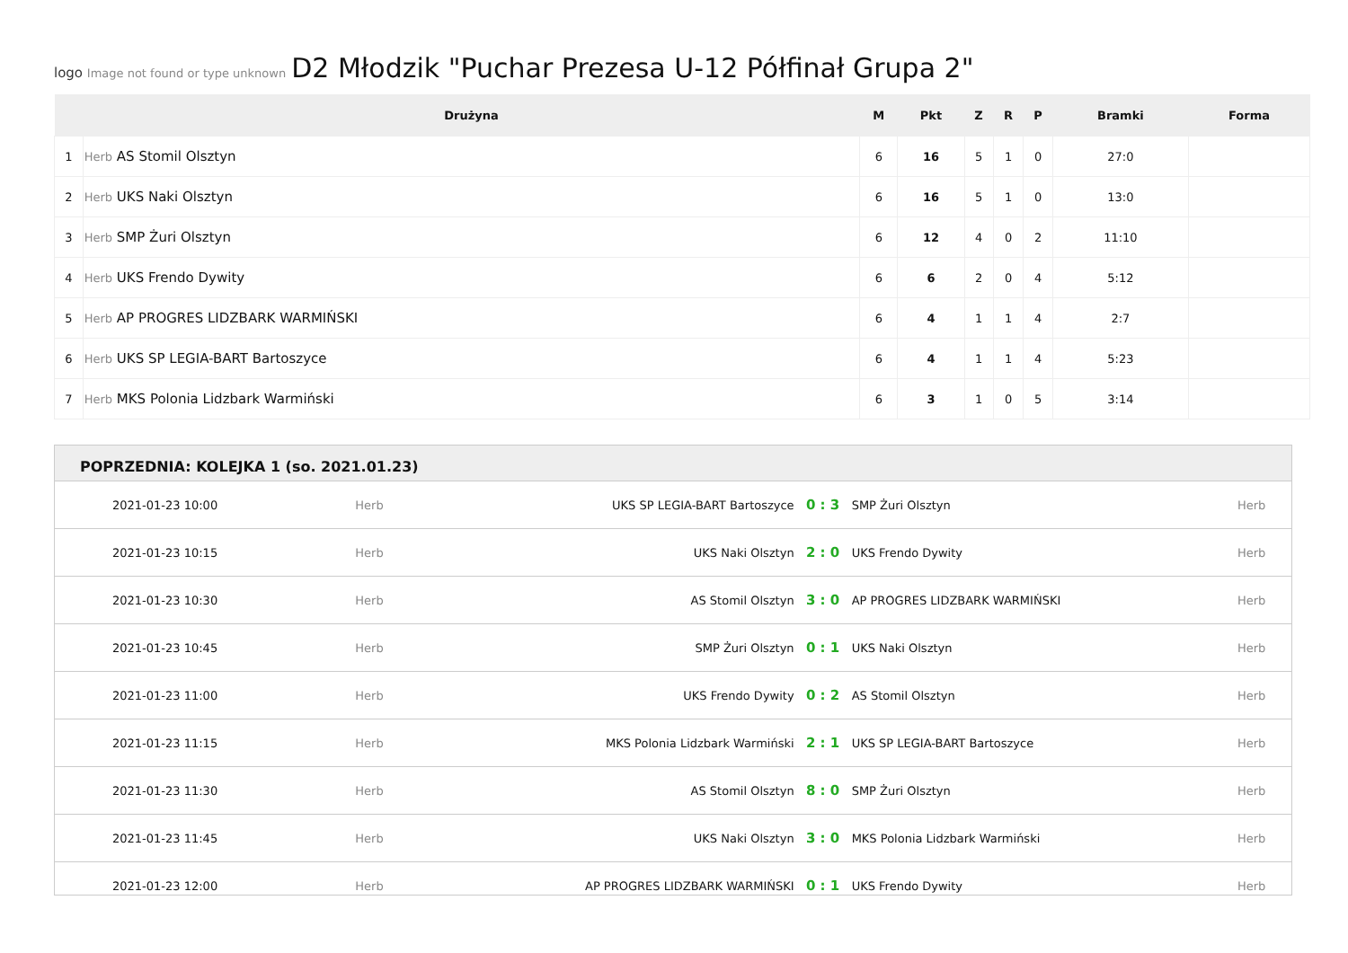logo Image not found or type unknown D2 Młodzik "Puchar Prezesa U-12 Półfinał Grupa 2"
| | Drużyna | M | Pkt | Z | R | P | Bramki | Forma |
| --- | --- | --- | --- | --- | --- | --- | --- | --- |
| 1 | Herb AS Stomil Olsztyn | 6 | 16 | 5 | 1 | 0 | 27:0 | |
| 2 | Herb UKS Naki Olsztyn | 6 | 16 | 5 | 1 | 0 | 13:0 | |
| 3 | Herb SMP Żuri Olsztyn | 6 | 12 | 4 | 0 | 2 | 11:10 | |
| 4 | Herb UKS Frendo Dywity | 6 | 6 | 2 | 0 | 4 | 5:12 | |
| 5 | Herb AP PROGRES LIDZBARK WARMIŃSKI | 6 | 4 | 1 | 1 | 4 | 2:7 | |
| 6 | Herb UKS SP LEGIA-BART Bartoszyce | 6 | 4 | 1 | 1 | 4 | 5:23 | |
| 7 | Herb MKS Polonia Lidzbark Warmiński | 6 | 3 | 1 | 0 | 5 | 3:14 | |
POPRZEDNIA: KOLEJKA 1 (so. 2021.01.23)
| 2021-01-23 10:00 | Herb | UKS SP LEGIA-BART Bartoszyce | 0 : 3 | SMP Żuri Olsztyn | Herb |
| 2021-01-23 10:15 | Herb | UKS Naki Olsztyn | 2 : 0 | UKS Frendo Dywity | Herb |
| 2021-01-23 10:30 | Herb | AS Stomil Olsztyn | 3 : 0 | AP PROGRES LIDZBARK WARMIŃSKI | Herb |
| 2021-01-23 10:45 | Herb | SMP Żuri Olsztyn | 0 : 1 | UKS Naki Olsztyn | Herb |
| 2021-01-23 11:00 | Herb | UKS Frendo Dywity | 0 : 2 | AS Stomil Olsztyn | Herb |
| 2021-01-23 11:15 | Herb | MKS Polonia Lidzbark Warmiński | 2 : 1 | UKS SP LEGIA-BART Bartoszyce | Herb |
| 2021-01-23 11:30 | Herb | AS Stomil Olsztyn | 8 : 0 | SMP Żuri Olsztyn | Herb |
| 2021-01-23 11:45 | Herb | UKS Naki Olsztyn | 3 : 0 | MKS Polonia Lidzbark Warmiński | Herb |
| 2021-01-23 12:00 | Herb | AP PROGRES LIDZBARK WARMIŃSKI | 0 : 1 | UKS Frendo Dywity | Herb |